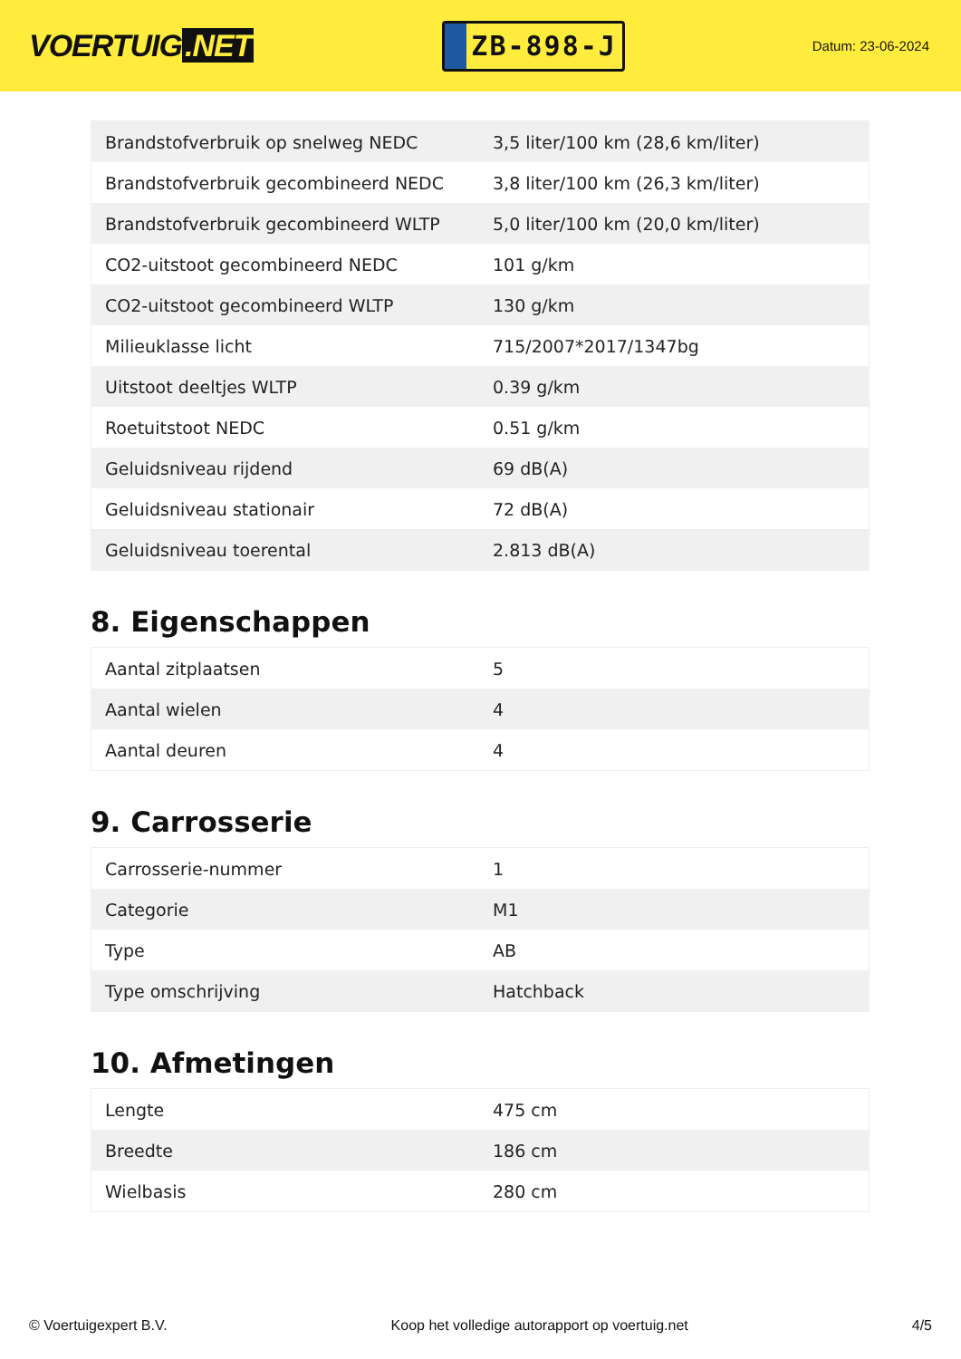VOERTUIG.NET
ZB-898-J
Datum: 23-06-2024
| Brandstofverbruik op snelweg NEDC | 3,5 liter/100 km (28,6 km/liter) |
| Brandstofverbruik gecombineerd NEDC | 3,8 liter/100 km (26,3 km/liter) |
| Brandstofverbruik gecombineerd WLTP | 5,0 liter/100 km (20,0 km/liter) |
| CO2-uitstoot gecombineerd NEDC | 101 g/km |
| CO2-uitstoot gecombineerd WLTP | 130 g/km |
| Milieuklasse licht | 715/2007*2017/1347bg |
| Uitstoot deeltjes WLTP | 0.39 g/km |
| Roetuitstoot NEDC | 0.51 g/km |
| Geluidsniveau rijdend | 69 dB(A) |
| Geluidsniveau stationair | 72 dB(A) |
| Geluidsniveau toerental | 2.813 dB(A) |
8. Eigenschappen
| Aantal zitplaatsen | 5 |
| Aantal wielen | 4 |
| Aantal deuren | 4 |
9. Carrosserie
| Carrosserie-nummer | 1 |
| Categorie | M1 |
| Type | AB |
| Type omschrijving | Hatchback |
10. Afmetingen
| Lengte | 475 cm |
| Breedte | 186 cm |
| Wielbasis | 280 cm |
© Voertuigexpert B.V. Koop het volledige autorapport op voertuig.net 4/5